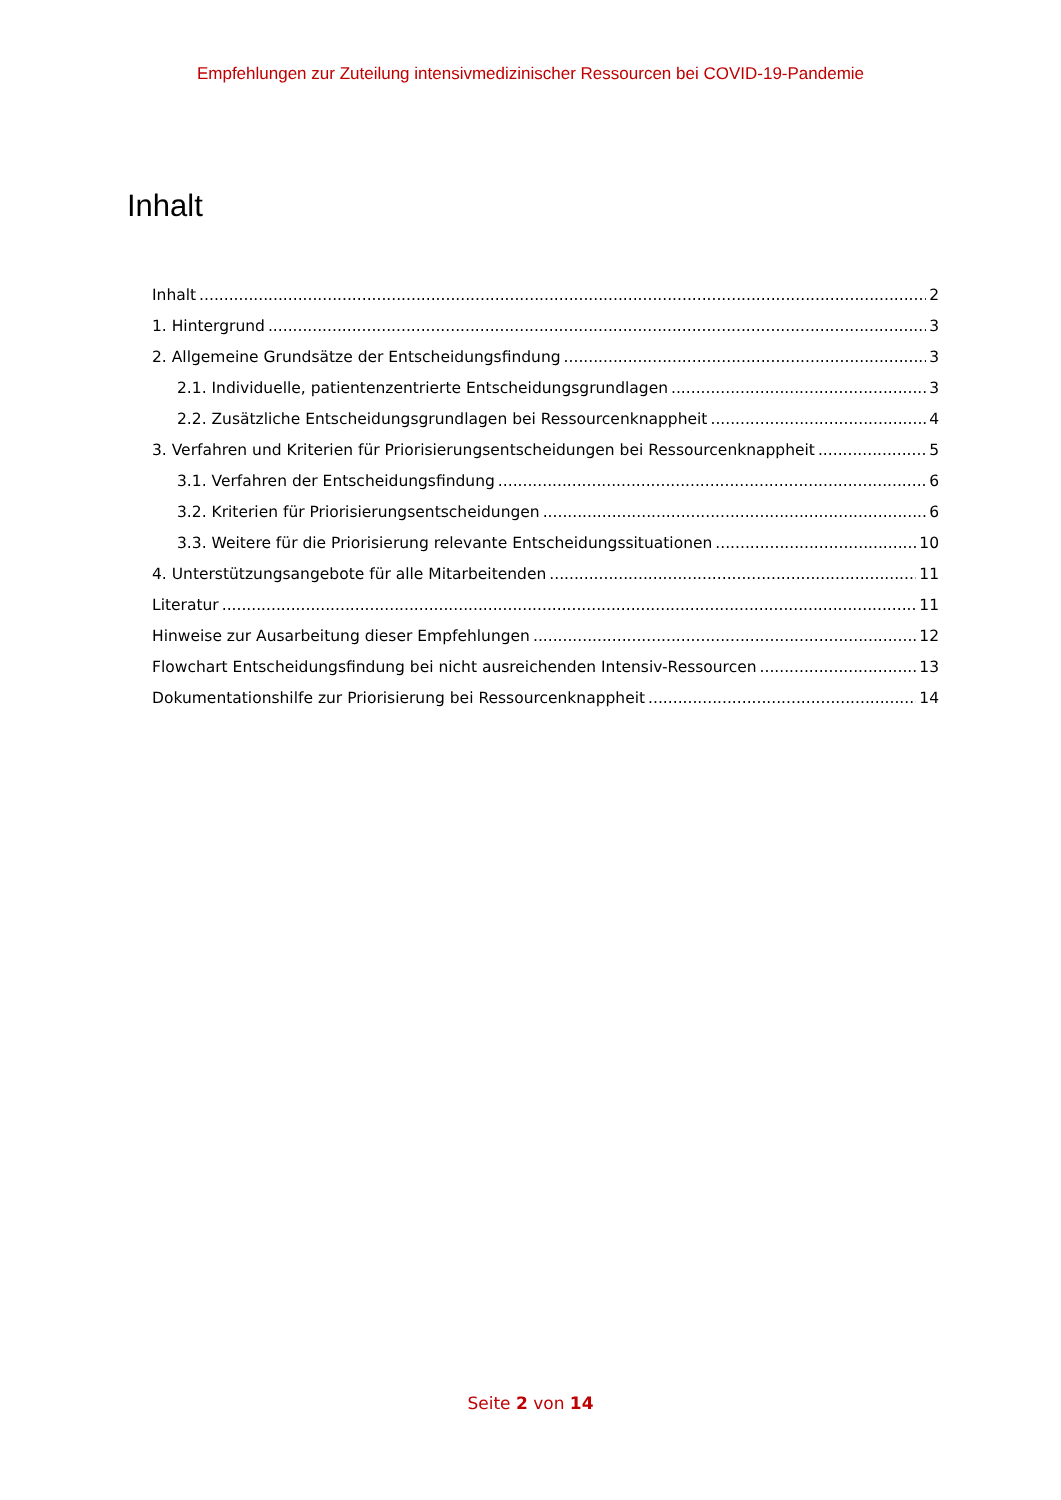Empfehlungen zur Zuteilung intensivmedizinischer Ressourcen bei COVID-19-Pandemie
Inhalt
Inhalt 2
1. Hintergrund 3
2. Allgemeine Grundsätze der Entscheidungsfindung 3
2.1. Individuelle, patientenzentrierte Entscheidungsgrundlagen 3
2.2. Zusätzliche Entscheidungsgrundlagen bei Ressourcenknappheit 4
3. Verfahren und Kriterien für Priorisierungsentscheidungen bei Ressourcenknappheit 5
3.1. Verfahren der Entscheidungsfindung 6
3.2. Kriterien für Priorisierungsentscheidungen 6
3.3. Weitere für die Priorisierung relevante Entscheidungssituationen 10
4. Unterstützungsangebote für alle Mitarbeitenden 11
Literatur 11
Hinweise zur Ausarbeitung dieser Empfehlungen 12
Flowchart Entscheidungsfindung bei nicht ausreichenden Intensiv-Ressourcen 13
Dokumentationshilfe zur Priorisierung bei Ressourcenknappheit 14
Seite 2 von 14